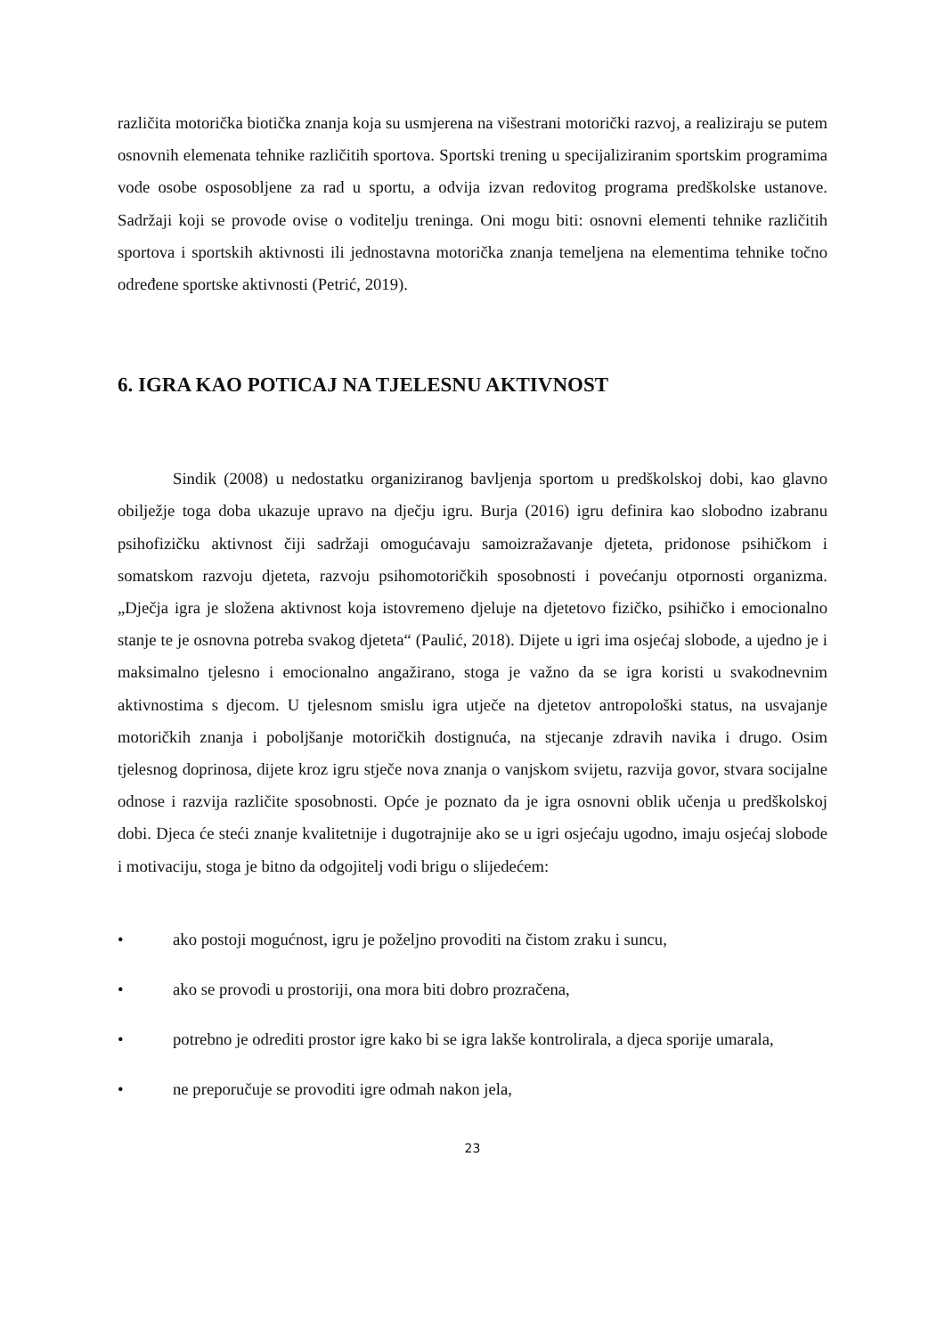različita motorička biotička znanja koja su usmjerena na višestrani motorički razvoj, a realiziraju se putem osnovnih elemenata tehnike različitih sportova. Sportski trening u specijaliziranim sportskim programima vode osobe osposobljene za rad u sportu, a odvija izvan redovitog programa predškolske ustanove. Sadržaji koji se provode ovise o voditelju treninga. Oni mogu biti: osnovni elementi tehnike različitih sportova i sportskih aktivnosti ili jednostavna motorička znanja temeljena na elementima tehnike točno određene sportske aktivnosti (Petrić, 2019).
6. IGRA KAO POTICAJ NA TJELESNU AKTIVNOST
Sindik (2008) u nedostatku organiziranog bavljenja sportom u predškolskoj dobi, kao glavno obilježje toga doba ukazuje upravo na dječju igru. Burja (2016) igru definira kao slobodno izabranu psihofizičku aktivnost čiji sadržaji omogućavaju samoizražavanje djeteta, pridonose psihičkom i somatskom razvoju djeteta, razvoju psihomotoričkih sposobnosti i povećanju otpornosti organizma. „Dječja igra je složena aktivnost koja istovremeno djeluje na djetetovo fizičko, psihičko i emocionalno stanje te je osnovna potreba svakog djeteta“ (Paulić, 2018). Dijete u igri ima osjećaj slobode, a ujedno je i maksimalno tjelesno i emocionalno angažirano, stoga je važno da se igra koristi u svakodnevnim aktivnostima s djecom. U tjelesnom smislu igra utječe na djetetov antropološki status, na usvajanje motoričkih znanja i poboljšanje motoričkih dostignuća, na stjecanje zdravih navika i drugo. Osim tjelesnog doprinosa, dijete kroz igru stječe nova znanja o vanjskom svijetu, razvija govor, stvara socijalne odnose i razvija različite sposobnosti. Opće je poznato da je igra osnovni oblik učenja u predškolskoj dobi. Djeca će steći znanje kvalitetnije i dugotrajnije ako se u igri osjećaju ugodno, imaju osjećaj slobode i motivaciju, stoga je bitno da odgojitelj vodi brigu o slijedećem:
• ako postoji mogućnost, igru je poželjno provoditi na čistom zraku i suncu,
• ako se provodi u prostoriji, ona mora biti dobro prozračena,
• potrebno je odrediti prostor igre kako bi se igra lakše kontrolirala, a djeca sporije umarala,
• ne preporučuje se provoditi igre odmah nakon jela,
23